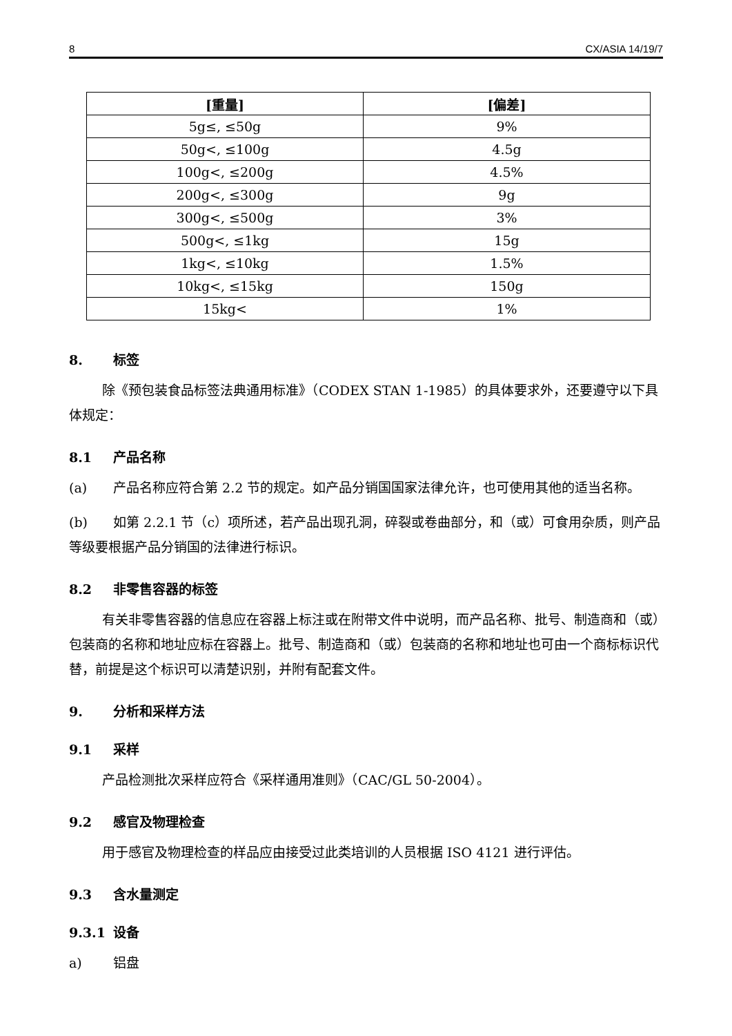8 CX/ASIA 14/19/7
| [重量] | [偏差] |
| --- | --- |
| 5g≤, ≤50g | 9% |
| 50g<, ≤100g | 4.5g |
| 100g<, ≤200g | 4.5% |
| 200g<, ≤300g | 9g |
| 300g<, ≤500g | 3% |
| 500g<, ≤1kg | 15g |
| 1kg<, ≤10kg | 1.5% |
| 10kg<, ≤15kg | 150g |
| 15kg< | 1% |
8. 标签
除《预包装食品标签法典通用标准》（CODEX STAN 1-1985）的具体要求外，还要遵守以下具体规定：
8.1 产品名称
(a) 产品名称应符合第 2.2 节的规定。如产品分销国国家法律允许，也可使用其他的适当名称。
(b) 如第 2.2.1 节（c）项所述，若产品出现孔洞，碎裂或卷曲部分，和（或）可食用杂质，则产品等级要根据产品分销国的法律进行标识。
8.2 非零售容器的标签
有关非零售容器的信息应在容器上标注或在附带文件中说明，而产品名称、批号、制造商和（或）包装商的名称和地址应标在容器上。批号、制造商和（或）包装商的名称和地址也可由一个商标标识代替，前提是这个标识可以清楚识别，并附有配套文件。
9. 分析和采样方法
9.1 采样
产品检测批次采样应符合《采样通用准则》（CAC/GL 50-2004）。
9.2 感官及物理检查
用于感官及物理检查的样品应由接受过此类培训的人员根据 ISO 4121 进行评估。
9.3 含水量测定
9.3.1 设备
a) 铝盘